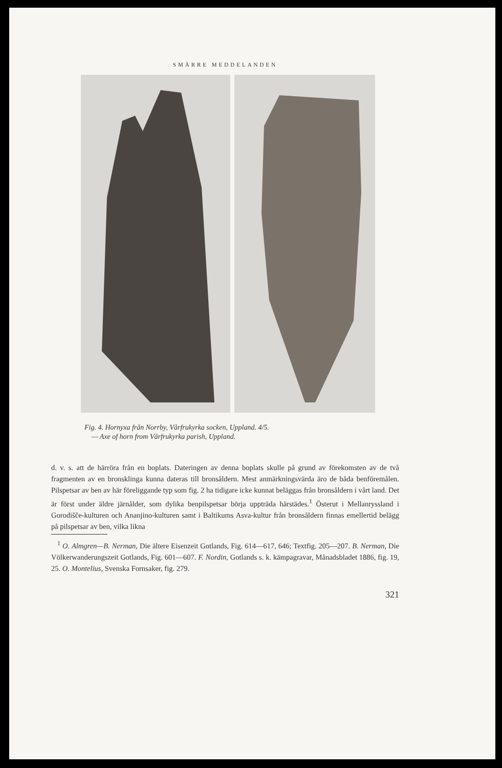SMÄRRE MEDDELANDEN
Fig. 4. Hornyxa från Norrby, Vårfrukyrka socken, Uppland. 4/5.
— Axe of horn from Vårfrukyrka parish, Uppland.
d. v. s. att de härröra från en boplats. Dateringen av denna boplats skulle på grund av förekomsten av de två fragmenten av en bronsklinga kunna dateras till bronsåldern. Mest anmärkningsvärda äro de båda benföremålen. Pilspetsar av ben av här föreliggande typ som fig. 2 ha tidigare icke kunnat beläggas från bronsåldern i vårt land. Det är först under äldre järnålder, som dylika benpilspetsar börja uppträda härstädes.<sup>1</sup> Österut i Mellanryssland i Gorodišče-kulturen och Ananjino-kulturen samt i Baltikums Asva-kultur från bronsåldern finnas emellertid belägg på pilspetsar av ben, vilka likna
<sup>1</sup> O. Almgren—B. Nerman, Die ältere Eisenzeit Gotlands, Fig. 614—617, 646; Textfig. 205—207. B. Nerman, Die Völkerwanderungszeit Gotlands, Fig. 601—607. F. Nordin, Gotlands s. k. kämpagravar, Månadsbladet 1886, fig. 19, 25. O. Montelius, Svenska Fornsaker, fig. 279.
321